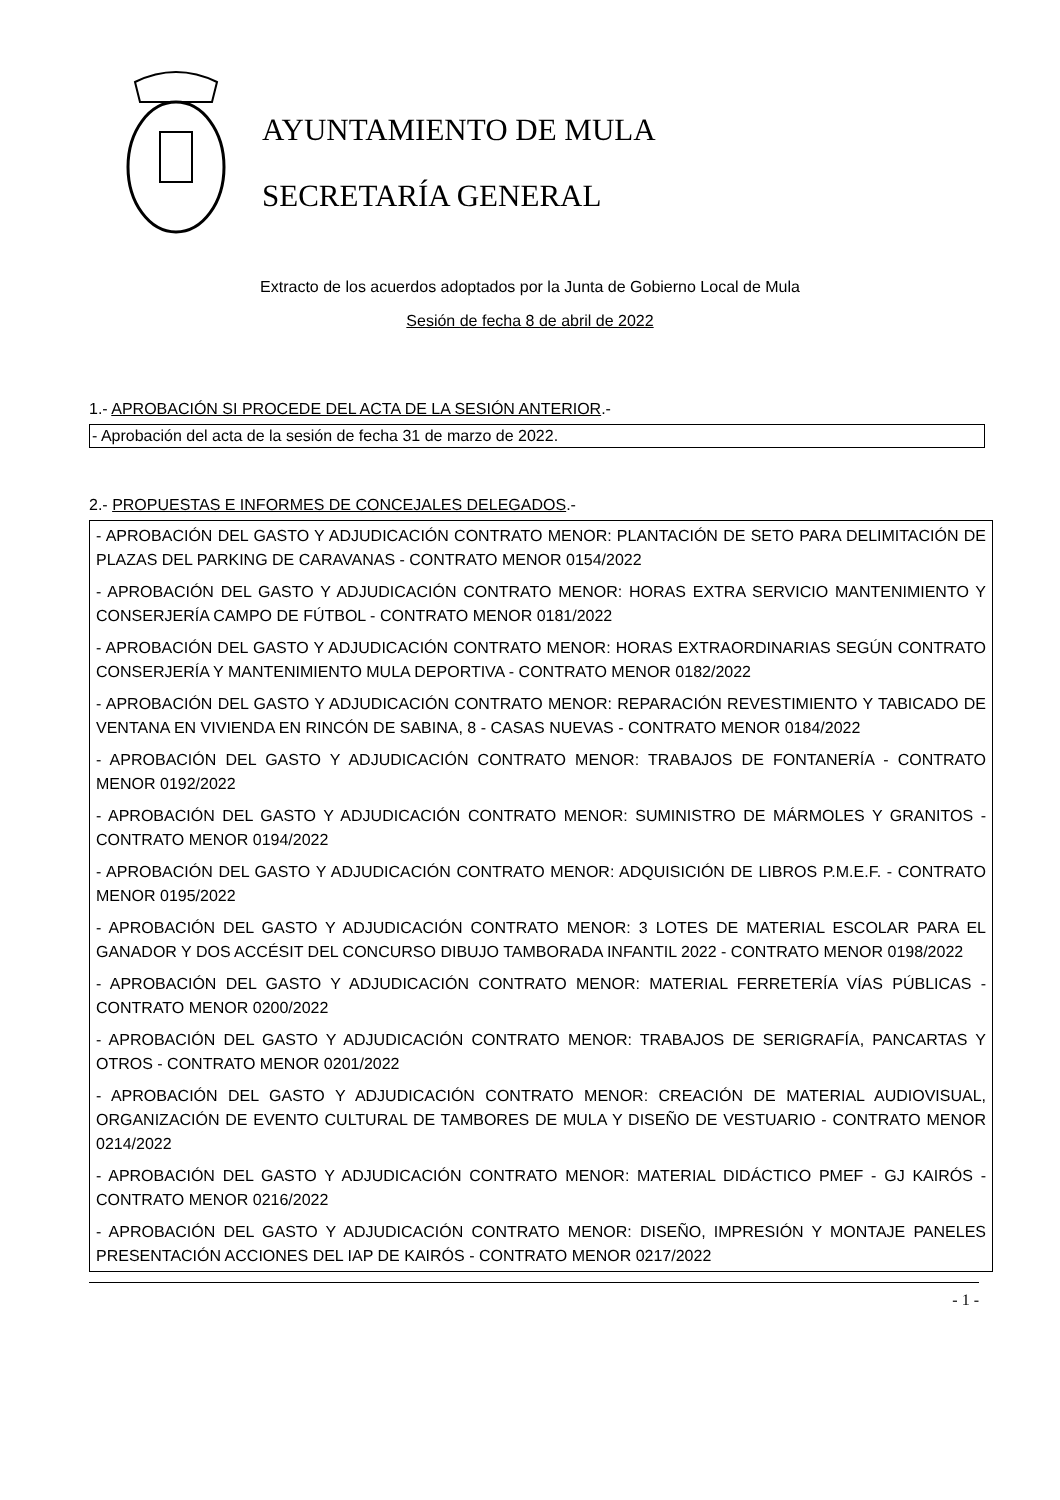AYUNTAMIENTO DE MULA
SECRETARÍA GENERAL
Extracto de los acuerdos adoptados por la Junta de Gobierno Local de Mula
Sesión de fecha 8 de abril de 2022
1.- APROBACIÓN SI PROCEDE DEL ACTA DE LA SESIÓN ANTERIOR.-
- Aprobación del acta de la sesión de fecha 31 de marzo de 2022.
2.- PROPUESTAS E INFORMES DE CONCEJALES DELEGADOS.-
- APROBACIÓN DEL GASTO Y ADJUDICACIÓN CONTRATO MENOR: PLANTACIÓN DE SETO PARA DELIMITACIÓN DE PLAZAS DEL PARKING DE CARAVANAS - CONTRATO MENOR 0154/2022
- APROBACIÓN DEL GASTO Y ADJUDICACIÓN CONTRATO MENOR: HORAS EXTRA SERVICIO MANTENIMIENTO Y CONSERJERÍA CAMPO DE FÚTBOL - CONTRATO MENOR 0181/2022
- APROBACIÓN DEL GASTO Y ADJUDICACIÓN CONTRATO MENOR: HORAS EXTRAORDINARIAS SEGÚN CONTRATO CONSERJERÍA Y MANTENIMIENTO MULA DEPORTIVA - CONTRATO MENOR 0182/2022
- APROBACIÓN DEL GASTO Y ADJUDICACIÓN CONTRATO MENOR: REPARACIÓN REVESTIMIENTO Y TABICADO DE VENTANA EN VIVIENDA EN RINCÓN DE SABINA, 8 - CASAS NUEVAS - CONTRATO MENOR 0184/2022
- APROBACIÓN DEL GASTO Y ADJUDICACIÓN CONTRATO MENOR: TRABAJOS DE FONTANERÍA - CONTRATO MENOR 0192/2022
- APROBACIÓN DEL GASTO Y ADJUDICACIÓN CONTRATO MENOR: SUMINISTRO DE MÁRMOLES Y GRANITOS - CONTRATO MENOR 0194/2022
- APROBACIÓN DEL GASTO Y ADJUDICACIÓN CONTRATO MENOR: ADQUISICIÓN DE LIBROS P.M.E.F. - CONTRATO MENOR 0195/2022
- APROBACIÓN DEL GASTO Y ADJUDICACIÓN CONTRATO MENOR: 3 LOTES DE MATERIAL ESCOLAR PARA EL GANADOR Y DOS ACCÉSIT DEL CONCURSO DIBUJO TAMBORADA INFANTIL 2022 - CONTRATO MENOR 0198/2022
- APROBACIÓN DEL GASTO Y ADJUDICACIÓN CONTRATO MENOR: MATERIAL FERRETERÍA VÍAS PÚBLICAS - CONTRATO MENOR 0200/2022
- APROBACIÓN DEL GASTO Y ADJUDICACIÓN CONTRATO MENOR: TRABAJOS DE SERIGRAFÍA, PANCARTAS Y OTROS - CONTRATO MENOR 0201/2022
- APROBACIÓN DEL GASTO Y ADJUDICACIÓN CONTRATO MENOR: CREACIÓN DE MATERIAL AUDIOVISUAL, ORGANIZACIÓN DE EVENTO CULTURAL DE TAMBORES DE MULA Y DISEÑO DE VESTUARIO - CONTRATO MENOR 0214/2022
- APROBACIÓN DEL GASTO Y ADJUDICACIÓN CONTRATO MENOR: MATERIAL DIDÁCTICO PMEF - GJ KAIRÓS - CONTRATO MENOR 0216/2022
- APROBACIÓN DEL GASTO Y ADJUDICACIÓN CONTRATO MENOR: DISEÑO, IMPRESIÓN Y MONTAJE PANELES PRESENTACIÓN ACCIONES DEL IAP DE KAIRÓS - CONTRATO MENOR 0217/2022
- 1 -